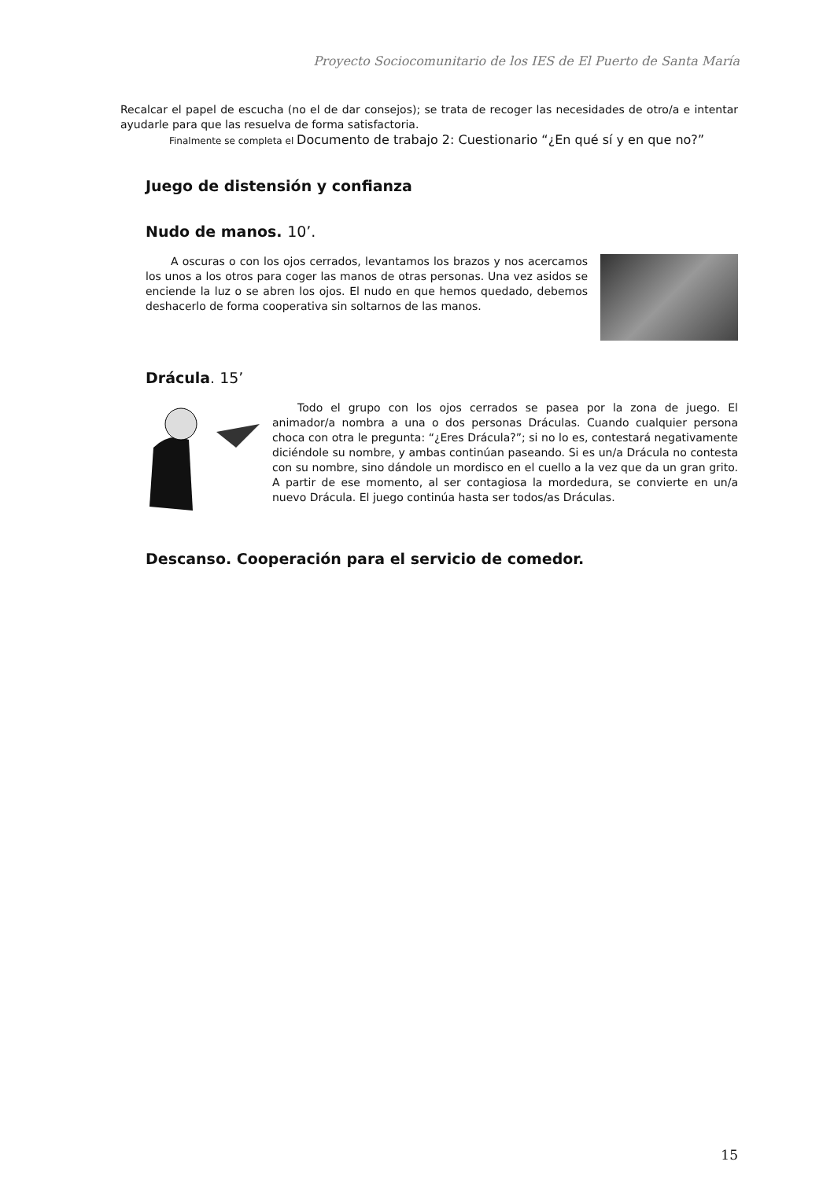Proyecto Sociocomunitario de los IES de El Puerto de Santa María
Recalcar el papel de escucha (no el de dar consejos); se trata de recoger las necesidades de otro/a e intentar ayudarle para que las resuelva de forma satisfactoria.
Finalmente se completa el Documento de trabajo 2: Cuestionario “¿En qué sí y en que no?”
Juego de distensión y confianza
Nudo de manos. 10’.
A oscuras o con los ojos cerrados, levantamos los brazos y nos acercamos los unos a los otros para coger las manos de otras personas. Una vez asidos se enciende la luz o se abren los ojos. El nudo en que hemos quedado, debemos deshacerlo de forma cooperativa sin soltarnos de las manos.
Drácula. 15’
Todo el grupo con los ojos cerrados se pasea por la zona de juego. El animador/a nombra a una o dos personas Dráculas. Cuando cualquier persona choca con otra le pregunta: “¿Eres Drácula?”; si no lo es, contestará negativamente diciéndole su nombre, y ambas continúan paseando. Si es un/a Drácula no contesta con su nombre, sino dándole un mordisco en el cuello a la vez que da un gran grito. A partir de ese momento, al ser contagiosa la mordedura, se convierte en un/a nuevo Drácula. El juego continúa hasta ser todos/as Dráculas.
Descanso. Cooperación para el servicio de comedor.
15